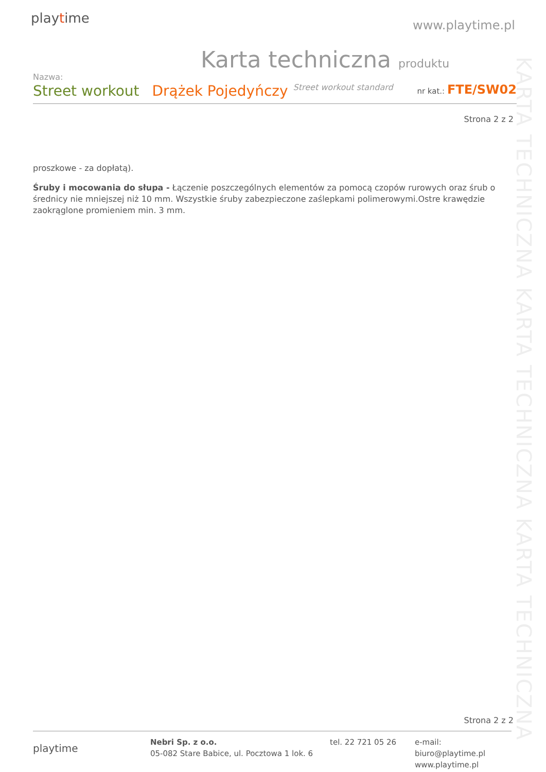playtime www.playtime.pl
Karta techniczna produktu
Nazwa:
Street workout Drążek Pojedyńczy Street workout standard nr kat.: FTE/SW02
Strona 2 z 2
proszkowe - za dopłatą).
Śruby i mocowania do słupa - Łączenie poszczególnych elementów za pomocą czopów rurowych oraz śrub o średnicy nie mniejszej niż 10 mm. Wszystkie śruby zabezpieczone zaślepkami polimerowymi.Ostre krawędzie zaokrąglone promieniem min. 3 mm.
KARTA TECHNICZNA KARTA TECHNICZNA KARTA TECHNICZNA
Strona 2 z 2
playtime
Nebri Sp. z o.o.
05-082 Stare Babice, ul. Pocztowa 1 lok. 6
tel. 22 721 05 26 e-mail: biuro@playtime.pl
www.playtime.pl